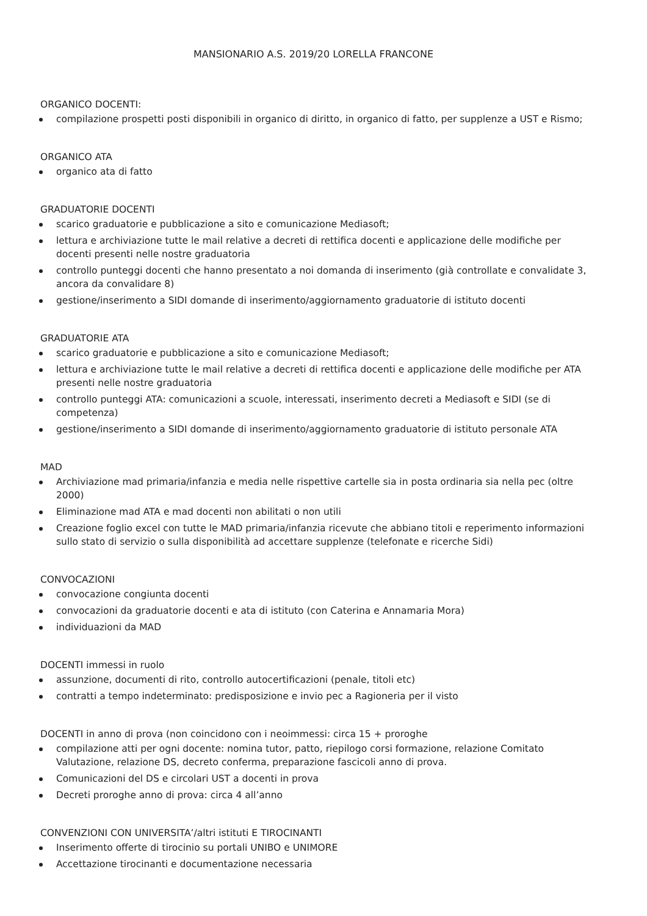MANSIONARIO A.S. 2019/20 LORELLA FRANCONE
ORGANICO DOCENTI:
compilazione prospetti posti disponibili in organico di diritto, in organico di fatto, per supplenze a UST e Rismo;
ORGANICO ATA
organico ata di fatto
GRADUATORIE DOCENTI
scarico graduatorie e pubblicazione a sito e comunicazione Mediasoft;
lettura e archiviazione tutte le mail relative a decreti di rettifica docenti e applicazione delle modifiche per docenti presenti nelle nostre graduatoria
controllo punteggi docenti che hanno presentato a noi domanda di inserimento (già controllate e convalidate 3, ancora da convalidare 8)
gestione/inserimento a SIDI domande di inserimento/aggiornamento graduatorie di istituto docenti
GRADUATORIE ATA
scarico graduatorie e pubblicazione a sito e comunicazione Mediasoft;
lettura e archiviazione tutte le mail relative a decreti di rettifica docenti e applicazione delle modifiche per ATA presenti nelle nostre graduatoria
controllo punteggi ATA: comunicazioni a scuole, interessati, inserimento decreti a Mediasoft e SIDI (se di competenza)
gestione/inserimento a SIDI domande di inserimento/aggiornamento graduatorie di istituto personale ATA
MAD
Archiviazione mad primaria/infanzia e media nelle rispettive cartelle sia in posta ordinaria sia nella pec (oltre 2000)
Eliminazione mad ATA e mad docenti non abilitati o non utili
Creazione foglio excel con tutte le MAD primaria/infanzia ricevute che abbiano titoli e reperimento informazioni sullo stato di servizio o sulla disponibilità ad accettare supplenze (telefonate e ricerche Sidi)
CONVOCAZIONI
convocazione congiunta docenti
convocazioni da graduatorie docenti e ata di istituto (con Caterina e Annamaria Mora)
individuazioni da MAD
DOCENTI immessi in ruolo
assunzione, documenti di rito, controllo autocertificazioni (penale, titoli etc)
contratti a tempo indeterminato: predisposizione e invio pec a Ragioneria per il visto
DOCENTI in anno di prova (non coincidono con i neoimmessi: circa 15 + proroghe
compilazione atti per ogni docente: nomina tutor, patto, riepilogo corsi formazione, relazione Comitato Valutazione, relazione DS, decreto conferma, preparazione fascicoli anno di prova.
Comunicazioni del DS e circolari UST a docenti in prova
Decreti proroghe anno di prova: circa 4 all’anno
CONVENZIONI CON UNIVERSITA’/altri istituti E TIROCINANTI
Inserimento offerte di tirocinio su portali UNIBO e UNIMORE
Accettazione tirocinanti e documentazione necessaria